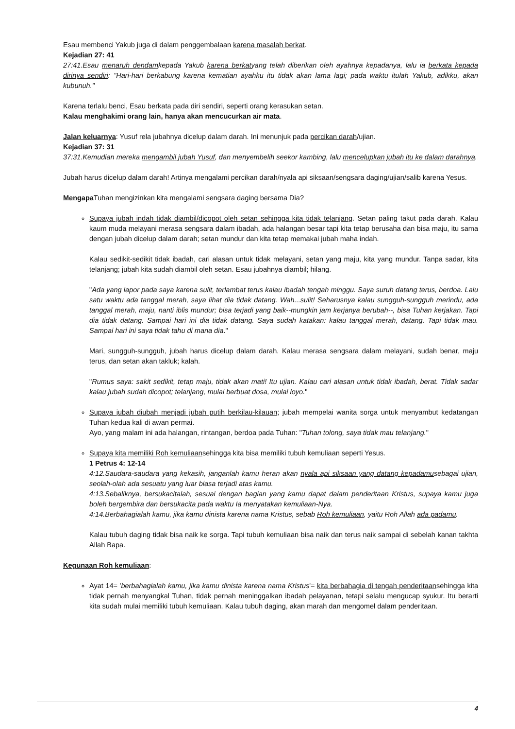Esau membenci Yakub juga di dalam penggembalaan karena masalah berkat.
Kejadian 27: 41
27:41.Esau menaruh dendamkepada Yakub karena berkatyang telah diberikan oleh ayahnya kepadanya, lalu ia berkata kepada dirinya sendiri: "Hari-hari berkabung karena kematian ayahku itu tidak akan lama lagi; pada waktu itulah Yakub, adikku, akan kubunuh."
Karena terlalu benci, Esau berkata pada diri sendiri, seperti orang kerasukan setan.
Kalau menghakimi orang lain, hanya akan mencucurkan air mata.
Jalan keluarnya: Yusuf rela jubahnya dicelup dalam darah. Ini menunjuk pada percikan darah/ujian.
Kejadian 37: 31
37:31.Kemudian mereka mengambil jubah Yusuf, dan menyembelih seekor kambing, lalu mencelupkan jubah itu ke dalam darahnya.
Jubah harus dicelup dalam darah! Artinya mengalami percikan darah/nyala api siksaan/sengsara daging/ujian/salib karena Yesus.
Mengapa Tuhan mengizinkan kita mengalami sengsara daging bersama Dia?
Supaya jubah indah tidak diambil/dicopot oleh setan sehingga kita tidak telanjang. Setan paling takut pada darah. Kalau kaum muda melayani merasa sengsara dalam ibadah, ada halangan besar tapi kita tetap berusaha dan bisa maju, itu sama dengan jubah dicelup dalam darah; setan mundur dan kita tetap memakai jubah maha indah.
Kalau sedikit-sedikit tidak ibadah, cari alasan untuk tidak melayani, setan yang maju, kita yang mundur. Tanpa sadar, kita telanjang; jubah kita sudah diambil oleh setan. Esau jubahnya diambil; hilang.
"Ada yang lapor pada saya karena sulit, terlambat terus kalau ibadah tengah minggu. Saya suruh datang terus, berdoa. Lalu satu waktu ada tanggal merah, saya lihat dia tidak datang. Wah...sulit! Seharusnya kalau sungguh-sungguh merindu, ada tanggal merah, maju, nanti iblis mundur; bisa terjadi yang baik--mungkin jam kerjanya berubah--, bisa Tuhan kerjakan. Tapi dia tidak datang. Sampai hari ini dia tidak datang. Saya sudah katakan: kalau tanggal merah, datang. Tapi tidak mau. Sampai hari ini saya tidak tahu di mana dia."
Mari, sungguh-sungguh, jubah harus dicelup dalam darah. Kalau merasa sengsara dalam melayani, sudah benar, maju terus, dan setan akan takluk; kalah.
"Rumus saya: sakit sedikit, tetap maju, tidak akan mati! Itu ujian. Kalau cari alasan untuk tidak ibadah, berat. Tidak sadar kalau jubah sudah dicopot; telanjang, mulai berbuat dosa, mulai loyo."
Supaya jubah diubah menjadi jubah putih berkilau-kilauan; jubah mempelai wanita sorga untuk menyambut kedatangan Tuhan kedua kali di awan permai.
Ayo, yang malam ini ada halangan, rintangan, berdoa pada Tuhan: "Tuhan tolong, saya tidak mau telanjang."
Supaya kita memiliki Roh kemuliaansehingga kita bisa memiliki tubuh kemuliaan seperti Yesus.
1 Petrus 4: 12-14
4:12.Saudara-saudara yang kekasih, janganlah kamu heran akan nyala api siksaan yang datang kepadamusebagai ujian, seolah-olah ada sesuatu yang luar biasa terjadi atas kamu.
4:13.Sebaliknya, bersukacitalah, sesuai dengan bagian yang kamu dapat dalam penderitaan Kristus, supaya kamu juga boleh bergembira dan bersukacita pada waktu Ia menyatakan kemuliaan-Nya.
4:14.Berbahagialah kamu, jika kamu dinista karena nama Kristus, sebab Roh kemuliaan, yaitu Roh Allah ada padamu.
Kalau tubuh daging tidak bisa naik ke sorga. Tapi tubuh kemuliaan bisa naik dan terus naik sampai di sebelah kanan takhta Allah Bapa.
Kegunaan Roh kemuliaan:
Ayat 14= 'berbahagialah kamu, jika kamu dinista karena nama Kristus'= kita berbahagia di tengah penderitaansehingga kita tidak pernah menyangkal Tuhan, tidak pernah meninggalkan ibadah pelayanan, tetapi selalu mengucap syukur. Itu berarti kita sudah mulai memiliki tubuh kemuliaan. Kalau tubuh daging, akan marah dan mengomel dalam penderitaan.
4